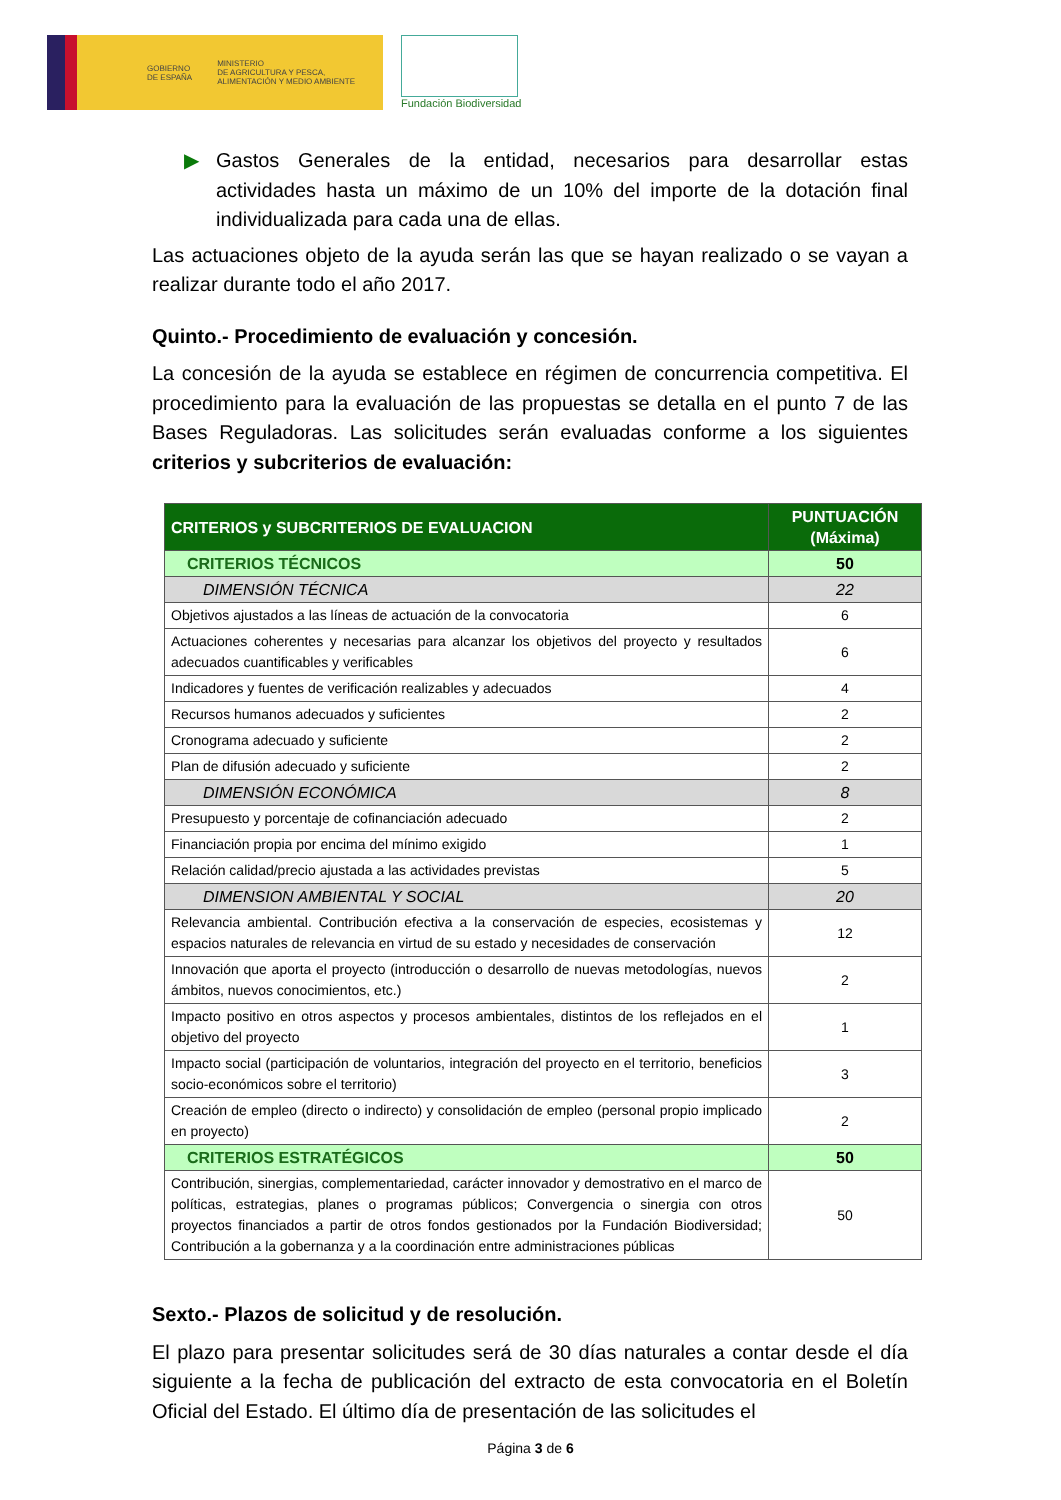GOBIERNO
DE ESPAÑA
MINISTERIO
DE AGRICULTURA Y PESCA,
ALIMENTACIÓN Y MEDIO AMBIENTE
Fundación Biodiversidad
▶ Gastos Generales de la entidad, necesarios para desarrollar estas actividades hasta un máximo de un 10% del importe de la dotación final individualizada para cada una de ellas.
Las actuaciones objeto de la ayuda serán las que se hayan realizado o se vayan a realizar durante todo el año 2017.
Quinto.- Procedimiento de evaluación y concesión.
La concesión de la ayuda se establece en régimen de concurrencia competitiva. El procedimiento para la evaluación de las propuestas se detalla en el punto 7 de las Bases Reguladoras. Las solicitudes serán evaluadas conforme a los siguientes criterios y subcriterios de evaluación:
| CRITERIOS y SUBCRITERIOS DE EVALUACION | PUNTUACIÓN (Máxima) |
| --- | --- |
| CRITERIOS TÉCNICOS | 50 |
| DIMENSIÓN TÉCNICA | 22 |
| Objetivos ajustados a las líneas de actuación de la convocatoria | 6 |
| Actuaciones coherentes y necesarias para alcanzar los objetivos del proyecto y resultados adecuados cuantificables y verificables | 6 |
| Indicadores y fuentes de verificación realizables y adecuados | 4 |
| Recursos humanos adecuados y suficientes | 2 |
| Cronograma adecuado y suficiente | 2 |
| Plan de difusión adecuado y suficiente | 2 |
| DIMENSIÓN ECONÓMICA | 8 |
| Presupuesto y porcentaje de cofinanciación adecuado | 2 |
| Financiación propia por encima del mínimo exigido | 1 |
| Relación calidad/precio ajustada a las actividades previstas | 5 |
| DIMENSION AMBIENTAL Y SOCIAL | 20 |
| Relevancia ambiental. Contribución efectiva a la conservación de especies, ecosistemas y espacios naturales de relevancia en virtud de su estado y necesidades de conservación | 12 |
| Innovación que aporta el proyecto (introducción o desarrollo de nuevas metodologías, nuevos ámbitos, nuevos conocimientos, etc.) | 2 |
| Impacto positivo en otros aspectos y procesos ambientales, distintos de los reflejados en el objetivo del proyecto | 1 |
| Impacto social (participación de voluntarios, integración del proyecto en el territorio, beneficios socio-económicos sobre el territorio) | 3 |
| Creación de empleo (directo o indirecto) y consolidación de empleo (personal propio implicado en proyecto) | 2 |
| CRITERIOS ESTRATÉGICOS | 50 |
| Contribución, sinergias, complementariedad, carácter innovador y demostrativo en el marco de políticas, estrategias, planes o programas públicos; Convergencia o sinergia con otros proyectos financiados a partir de otros fondos gestionados por la Fundación Biodiversidad; Contribución a la gobernanza y a la coordinación entre administraciones públicas | 50 |
Sexto.- Plazos de solicitud y de resolución.
El plazo para presentar solicitudes será de 30 días naturales a contar desde el día siguiente a la fecha de publicación del extracto de esta convocatoria en el Boletín Oficial del Estado. El último día de presentación de las solicitudes el
Página 3 de 6